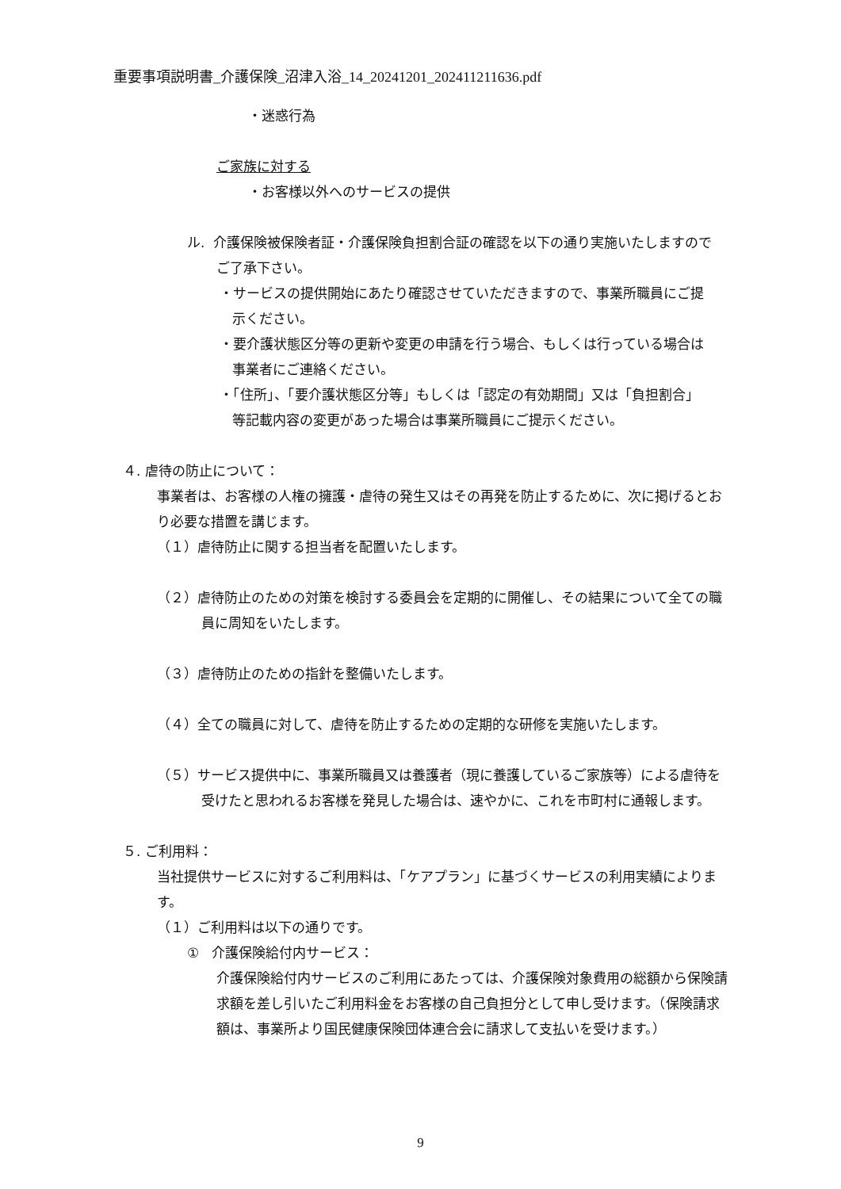重要事項説明書_介護保険_沼津入浴_14_20241201_202411211636.pdf
・迷惑行為
ご家族に対する
・お客様以外へのサービスの提供
ル. 介護保険被保険者証・介護保険負担割合証の確認を以下の通り実施いたしますのでご了承下さい。
・サービスの提供開始にあたり確認させていただきますので、事業所職員にご提示ください。
・要介護状態区分等の更新や変更の申請を行う場合、もしくは行っている場合は事業者にご連絡ください。
・「住所」、「要介護状態区分等」もしくは「認定の有効期間」又は「負担割合」等記載内容の変更があった場合は事業所職員にご提示ください。
４. 虐待の防止について：
事業者は、お客様の人権の擁護・虐待の発生又はその再発を防止するために、次に掲げるとおり必要な措置を講じます。
（１）虐待防止に関する担当者を配置いたします。
（２）虐待防止のための対策を検討する委員会を定期的に開催し、その結果について全ての職員に周知をいたします。
（３）虐待防止のための指針を整備いたします。
（４）全ての職員に対して、虐待を防止するための定期的な研修を実施いたします。
（５）サービス提供中に、事業所職員又は養護者（現に養護しているご家族等）による虐待を受けたと思われるお客様を発見した場合は、速やかに、これを市町村に通報します。
５. ご利用料：
当社提供サービスに対するご利用料は、「ケアプラン」に基づくサービスの利用実績によります。
（１）ご利用料は以下の通りです。
① 介護保険給付内サービス：
介護保険給付内サービスのご利用にあたっては、介護保険対象費用の総額から保険請求額を差し引いたご利用料金をお客様の自己負担分として申し受けます。（保険請求額は、事業所より国民健康保険団体連合会に請求して支払いを受けます。）
9